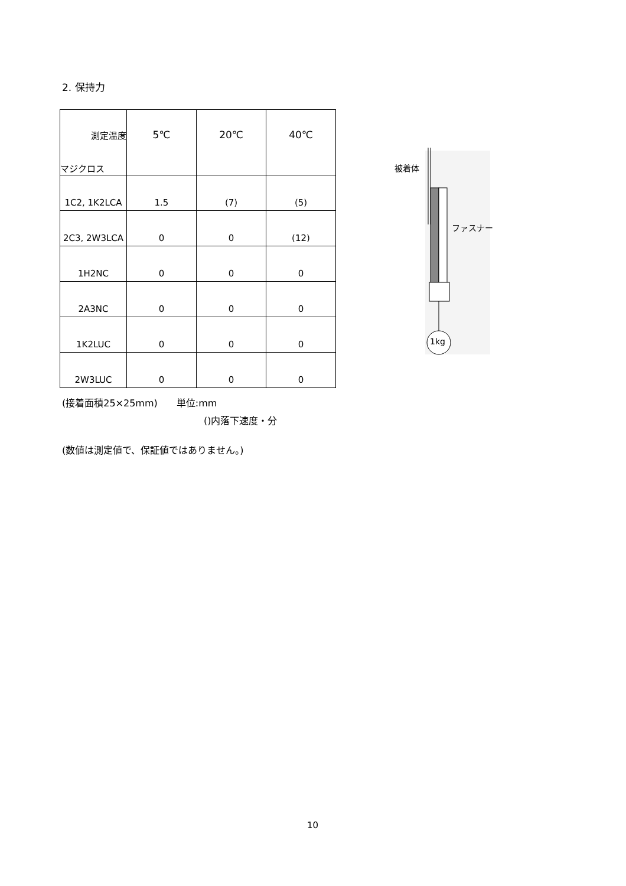2. 保持力
| 測定温度 マジクロス | 5℃ | 20℃ | 40℃ |
| 1C2, 1K2LCA | 1.5 | (7) | (5) |
| 2C3, 2W3LCA | 0 | 0 | (12) |
| 1H2NC | 0 | 0 | 0 |
| 2A3NC | 0 | 0 | 0 |
| 1K2LUC | 0 | 0 | 0 |
| 2W3LUC | 0 | 0 | 0 |
被着体
ファスナー
1kg
(接着面積25×25mm)　　単位:mm
()内落下速度・分
(数値は測定値で、保証値ではありません。)
10